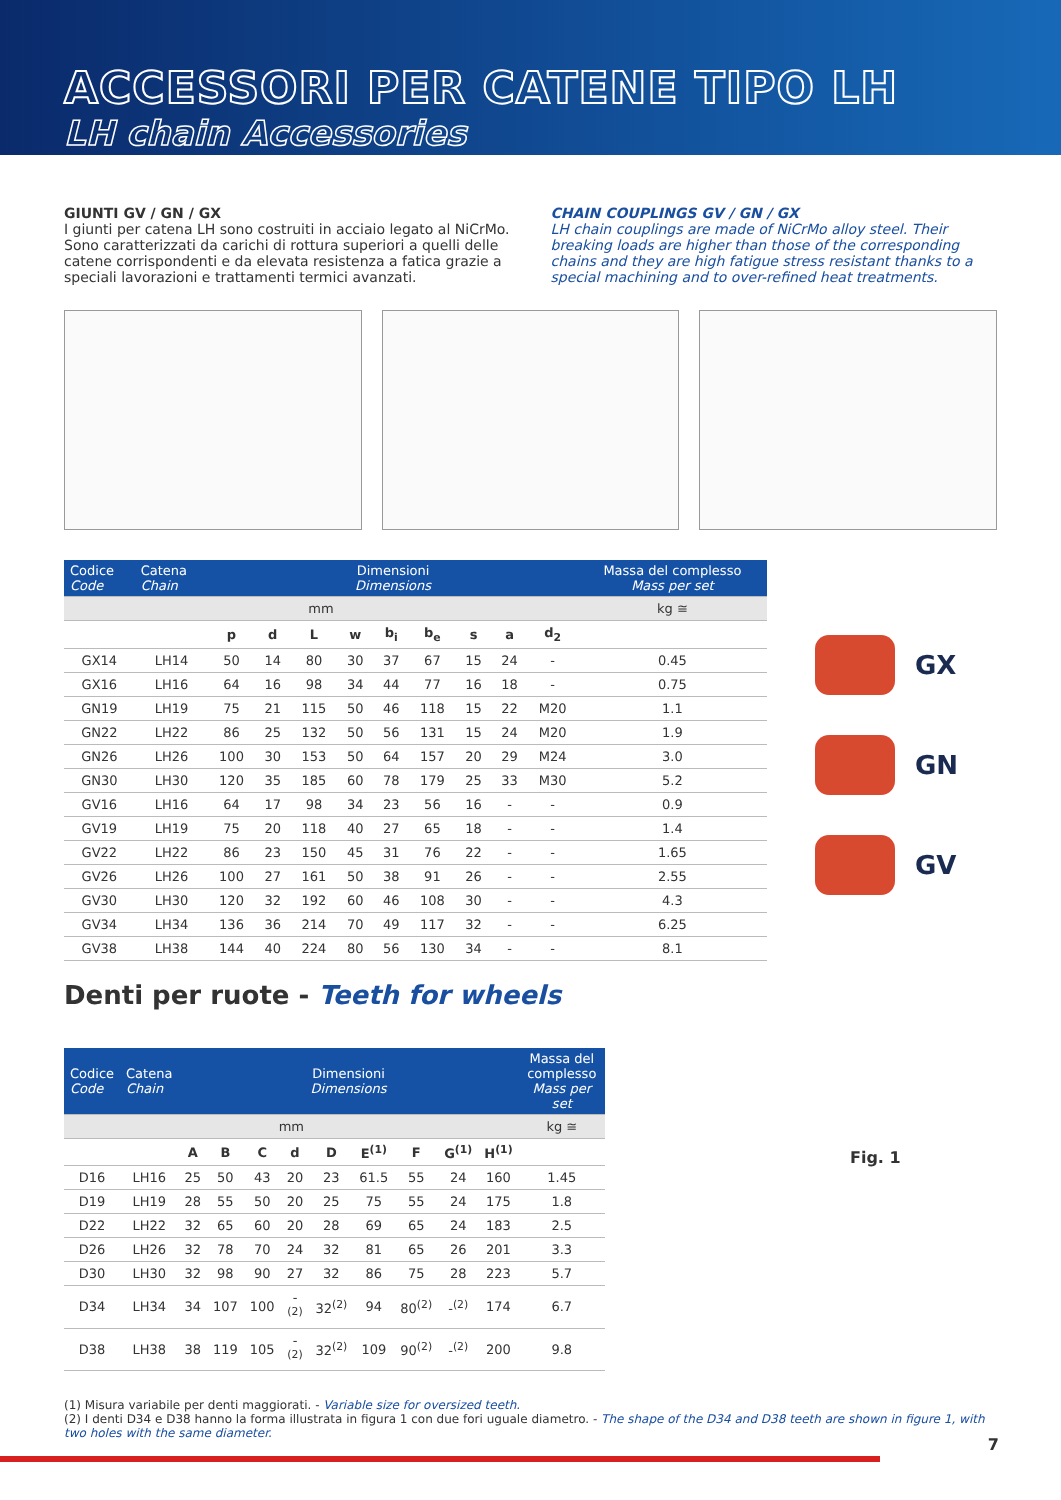ACCESSORI PER CATENE TIPO LH
LH chain Accessories
GIUNTI GV / GN / GX
I giunti per catena LH sono costruiti in acciaio legato al NiCrMo. Sono caratterizzati da carichi di rottura superiori a quelli delle catene corrispondenti e da elevata resistenza a fatica grazie a speciali lavorazioni e trattamenti termici avanzati.
CHAIN COUPLINGS GV / GN / GX
LH chain couplings are made of NiCrMo alloy steel. Their breaking loads are higher than those of the corresponding chains and they are high fatigue stress resistant thanks to a special machining and to over-refined heat treatments.
| Codice Code | Catena Chain | Dimensioni Dimensions | | | | | | | | | Massa del complesso Mass per set |
| --- | --- | --- | --- | --- | --- | --- | --- | --- | --- | --- | --- |
| mm | | | | | | | | | | | kg ≅ |
| | | p | d | L | w | b<sub>i</sub> | b<sub>e</sub> | s | a | d<sub>2</sub> | |
| GX14 | LH14 | 50 | 14 | 80 | 30 | 37 | 67 | 15 | 24 | - | 0.45 |
| GX16 | LH16 | 64 | 16 | 98 | 34 | 44 | 77 | 16 | 18 | - | 0.75 |
| GN19 | LH19 | 75 | 21 | 115 | 50 | 46 | 118 | 15 | 22 | M20 | 1.1 |
| GN22 | LH22 | 86 | 25 | 132 | 50 | 56 | 131 | 15 | 24 | M20 | 1.9 |
| GN26 | LH26 | 100 | 30 | 153 | 50 | 64 | 157 | 20 | 29 | M24 | 3.0 |
| GN30 | LH30 | 120 | 35 | 185 | 60 | 78 | 179 | 25 | 33 | M30 | 5.2 |
| GV16 | LH16 | 64 | 17 | 98 | 34 | 23 | 56 | 16 | - | - | 0.9 |
| GV19 | LH19 | 75 | 20 | 118 | 40 | 27 | 65 | 18 | - | - | 1.4 |
| GV22 | LH22 | 86 | 23 | 150 | 45 | 31 | 76 | 22 | - | - | 1.65 |
| GV26 | LH26 | 100 | 27 | 161 | 50 | 38 | 91 | 26 | - | - | 2.55 |
| GV30 | LH30 | 120 | 32 | 192 | 60 | 46 | 108 | 30 | - | - | 4.3 |
| GV34 | LH34 | 136 | 36 | 214 | 70 | 49 | 117 | 32 | - | - | 6.25 |
| GV38 | LH38 | 144 | 40 | 224 | 80 | 56 | 130 | 34 | - | - | 8.1 |
GX
GN
GV
Denti per ruote - Teeth for wheels
| Codice Code | Catena Chain | Dimensioni Dimensions | | | | | | | | | Massa del complesso Mass per set |
| --- | --- | --- | --- | --- | --- | --- | --- | --- | --- | --- | --- |
| mm | | | | | | | | | | | kg ≅ |
| | | A | B | C | d | D | E<sup>(1)</sup> | F | G<sup>(1)</sup> | H<sup>(1)</sup> | |
| D16 | LH16 | 25 | 50 | 43 | 20 | 23 | 61.5 | 55 | 24 | 160 | 1.45 |
| D19 | LH19 | 28 | 55 | 50 | 20 | 25 | 75 | 55 | 24 | 175 | 1.8 |
| D22 | LH22 | 32 | 65 | 60 | 20 | 28 | 69 | 65 | 24 | 183 | 2.5 |
| D26 | LH26 | 32 | 78 | 70 | 24 | 32 | 81 | 65 | 26 | 201 | 3.3 |
| D30 | LH30 | 32 | 98 | 90 | 27 | 32 | 86 | 75 | 28 | 223 | 5.7 |
| D34 | LH34 | 34 | 107 | 100 | -<sup>(2)</sup> | 32<sup>(2)</sup> | 94 | 80<sup>(2)</sup> | -<sup>(2)</sup> | 174 | 6.7 |
| D38 | LH38 | 38 | 119 | 105 | -<sup>(2)</sup> | 32<sup>(2)</sup> | 109 | 90<sup>(2)</sup> | -<sup>(2)</sup> | 200 | 9.8 |
Fig. 1
(1) Misura variabile per denti maggiorati. - Variable size for oversized teeth.
(2) I denti D34 e D38 hanno la forma illustrata in figura 1 con due fori uguale diametro. - The shape of the D34 and D38 teeth are shown in figure 1, with two holes with the same diameter.
7